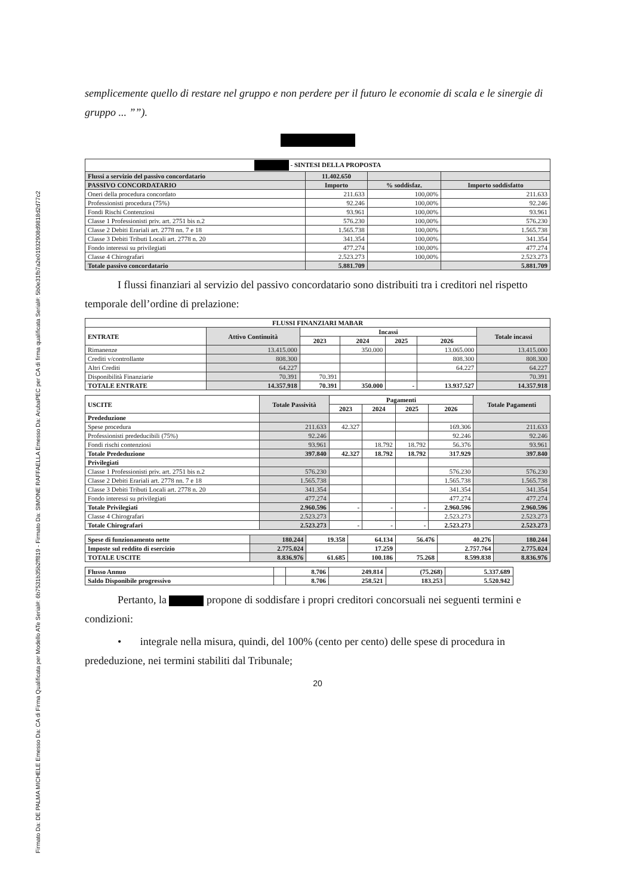Firmato Da: DE PALMA MICHELE Emesso Da: CA di Firma Qualificata per Modello ATe Serial#: 6b7531b35b2ff819 - Firmato Da: SIMONE RAFFAELLA Emesso Da: ArubaPEC per CA di firma qualificata Serial#: 5b0e31fb7a2e01932908d9818d2d77c2
semplicemente quello di restare nel gruppo e non perdere per il futuro le economie di scala e le sinergie di gruppo ... ””).
| - SINTESI DELLA PROPOSTA | | | |
| --- | --- | --- | --- |
| Flussi a servizio del passivo concordatario | 11.402.650 | | |
| PASSIVO CONCORDATARIO | Importo | % soddisfaz. | Importo soddisfatto |
| Oneri della procedura concordato | 211.633 | 100,00% | 211.633 |
| Professionisti procedura (75%) | 92.246 | 100,00% | 92.246 |
| Fondi Rischi Contenziosi | 93.961 | 100,00% | 93.961 |
| Classe 1 Professionisti priv. art. 2751 bis n.2 | 576.230 | 100,00% | 576.230 |
| Classe 2 Debiti Erariali art. 2778 nn. 7 e 18 | 1.565.738 | 100,00% | 1.565.738 |
| Classe 3 Debiti Tributi Locali art. 2778 n. 20 | 341.354 | 100,00% | 341.354 |
| Fondo interessi su privilegiati | 477.274 | 100,00% | 477.274 |
| Classe 4 Chirografari | 2.523.273 | 100,00% | 2.523.273 |
| Totale passivo concordatario | 5.881.709 | | 5.881.709 |
I flussi finanziari al servizio del passivo concordatario sono distribuiti tra i creditori nel rispetto temporale dell’ordine di prelazione:
| FLUSSI FINANZIARI MABAR | | | | | | |
| --- | --- | --- | --- | --- | --- | --- |
| ENTRATE | Attivo Continuità | Incassi | | | | Totale incassi |
| | | 2023 | 2024 | 2025 | 2026 | |
| Rimanenze | 13.415.000 | | 350.000 | | 13.065.000 | 13.415.000 |
| Crediti v/controllante | 808.300 | | | | 808.300 | 808.300 |
| Altri Crediti | 64.227 | | | | 64.227 | 64.227 |
| Disponibilità Finanziarie | 70.391 | 70.391 | | | | 70.391 |
| TOTALE ENTRATE | 14.357.918 | 70.391 | 350.000 | - | 13.937.527 | 14.357.918 |
| USCITE | Totale Passività | Pagamenti | | | | Totale Pagamenti |
| --- | --- | --- | --- | --- | --- | --- |
| | | 2023 | 2024 | 2025 | 2026 | |
| Prededuzione | | | | | | |
| Spese procedura | 211.633 | 42.327 | | | 169.306 | 211.633 |
| Professionisti prededucibili (75%) | 92.246 | | | | 92.246 | 92.246 |
| Fondi rischi contenziosi | 93.961 | | 18.792 | 18.792 | 56.376 | 93.961 |
| Totale Prededuzione | 397.840 | 42.327 | 18.792 | 18.792 | 317.929 | 397.840 |
| Privilegiati | | | | | | |
| Classe 1 Professionisti priv. art. 2751 bis n.2 | 576.230 | | | | 576.230 | 576.230 |
| Classe 2 Debiti Erariali art. 2778 nn. 7 e 18 | 1.565.738 | | | | 1.565.738 | 1.565.738 |
| Classe 3 Debiti Tributi Locali art. 2778 n. 20 | 341.354 | | | | 341.354 | 341.354 |
| Fondo interessi su privilegiati | 477.274 | | | | 477.274 | 477.274 |
| Totale Privilegiati | 2.960.596 | - | - | - | 2.960.596 | 2.960.596 |
| Classe 4 Chirografari | 2.523.273 | | | | 2.523.273 | 2.523.273 |
| Totale Chirografari | 2.523.273 | - | - | - | 2.523.273 | 2.523.273 |
| Spese di funzionamento nette | 180.244 | 19.358 | 64.134 | 56.476 | 40.276 | 180.244 |
| --- | --- | --- | --- | --- | --- | --- |
| Imposte sul reddito di esercizio | 2.775.024 | | 17.259 | | 2.757.764 | 2.775.024 |
| TOTALE USCITE | 8.836.976 | 61.685 | 100.186 | 75.268 | 8.599.838 | 8.836.976 |
| Flusso Annuo | | 8.706 | 249.814 | (75.268) | 5.337.689 |
| Saldo Disponibile progressivo | | 8.706 | 258.521 | 183.253 | 5.520.942 |
Pertanto, la propone di soddisfare i propri creditori concorsuali nei seguenti termini e condizioni:
• integrale nella misura, quindi, del 100% (cento per cento) delle spese di procedura in prededuzione, nei termini stabiliti dal Tribunale;
20